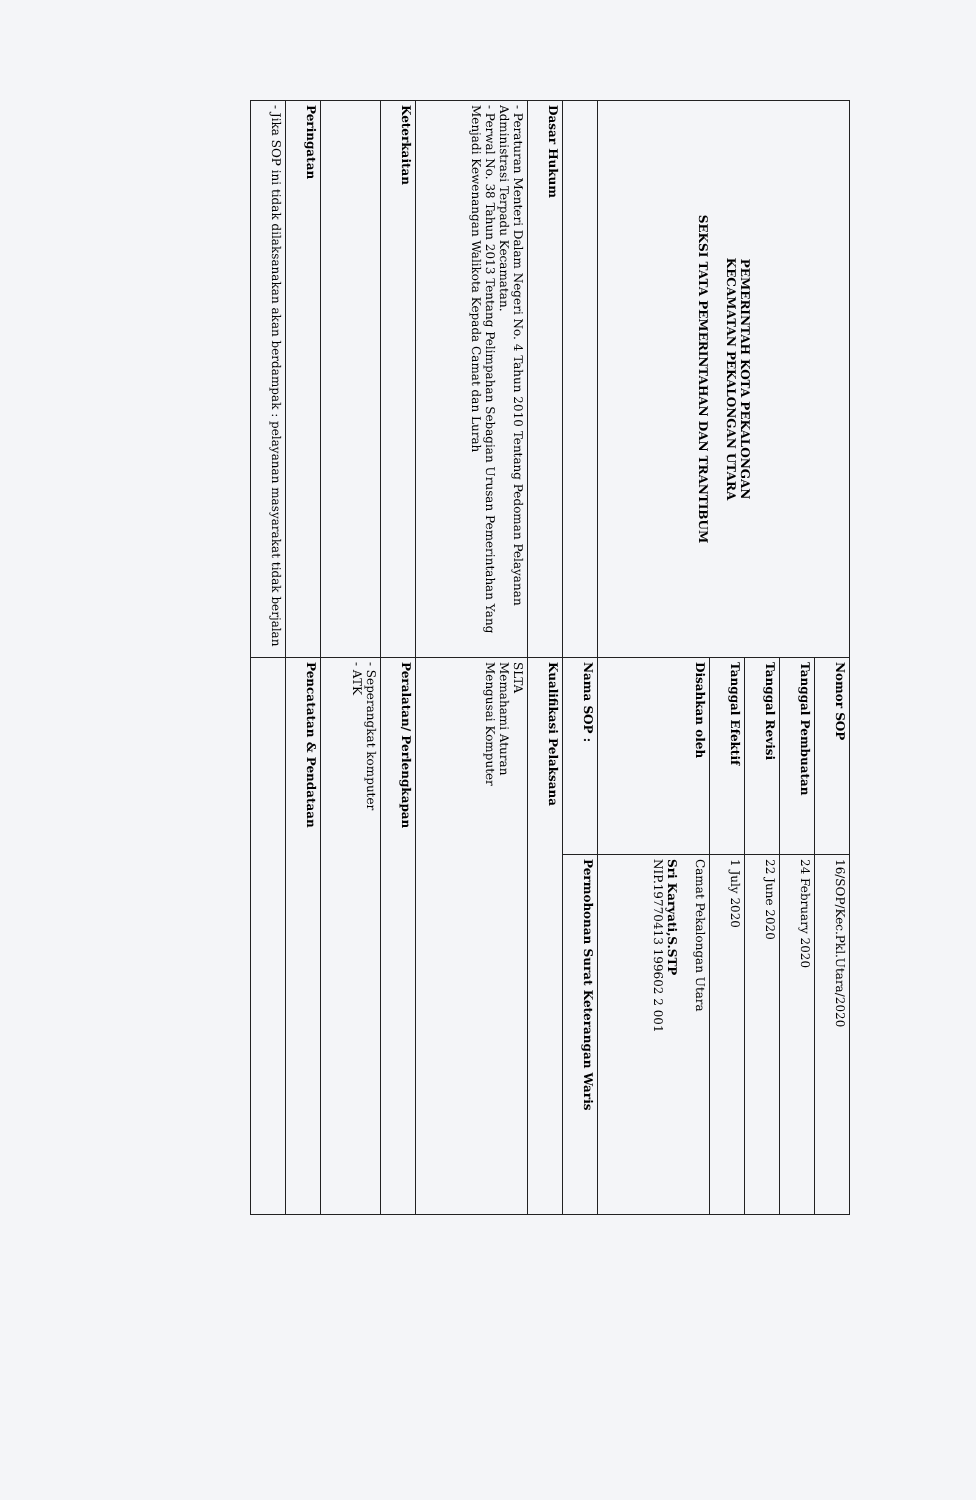| PEMERINTAH KOTA PEKALONGAN KECAMATAN PEKALONGAN UTARA SEKSI TATA PEMERINTAHAN DAN TRANTIBUM | Nomor SOP | 16/SOP/Kec.Pkl.Utara/2020 |
| | Tanggal Pembuatan | 24 February 2020 |
| | Tanggal Revisi | 22 June 2020 |
| | Tanggal Efektif | 1 July 2020 |
| | Disahkan oleh | Camat Pekalongan Utara Sri Karyati,S.STP NIP.19770413 199602 2 001 |
| | Nama SOP : | Permohonan Surat Keterangan Waris |
| Dasar Hukum | Kualifikasi Pelaksana | |
| - Peraturan Menteri Dalam Negeri No. 4 Tahun 2010 Tentang Pedoman Pelayanan Administrasi Terpadu Kecamatan. - Perwal No. 38 Tahun 2013 Tentang Pelimpahan Sebagian Urusan Pemerintahan Yang Menjadi Kewenangan Walikota Kepada Camat dan Lurah | SLTA Memahami Aturan Mengusai Komputer | |
| Keterkaitan | Peralatan/ Perlengkapan | |
| | - Seperangkat komputer - ATK | |
| Peringatan | Pencatatan & Pendataan | |
| - Jika SOP ini tidak dilaksanakan akan berdampak : pelayanan masyarakat tidak berjalan | | |